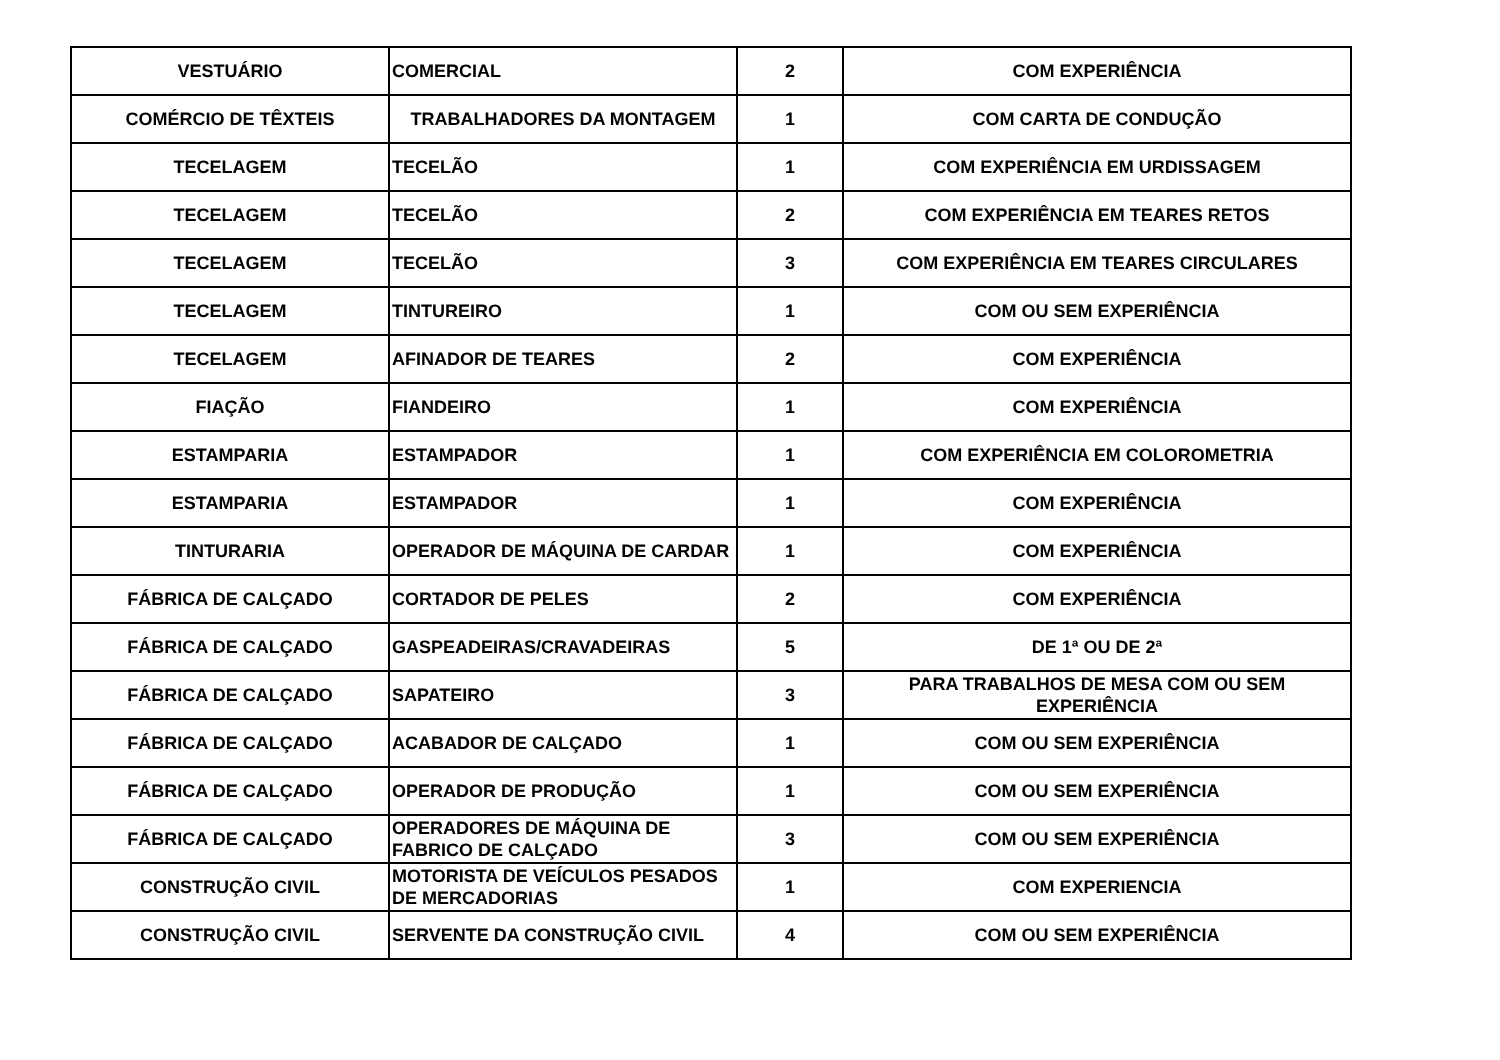| VESTUÁRIO | COMERCIAL | 2 | COM EXPERIÊNCIA |
| COMÉRCIO DE TÊXTEIS | TRABALHADORES DA MONTAGEM | 1 | COM CARTA DE CONDUÇÃO |
| TECELAGEM | TECELÃO | 1 | COM EXPERIÊNCIA EM URDISSAGEM |
| TECELAGEM | TECELÃO | 2 | COM EXPERIÊNCIA EM TEARES RETOS |
| TECELAGEM | TECELÃO | 3 | COM EXPERIÊNCIA EM TEARES CIRCULARES |
| TECELAGEM | TINTUREIRO | 1 | COM OU SEM EXPERIÊNCIA |
| TECELAGEM | AFINADOR DE TEARES | 2 | COM EXPERIÊNCIA |
| FIAÇÃO | FIANDEIRO | 1 | COM EXPERIÊNCIA |
| ESTAMPARIA | ESTAMPADOR | 1 | COM EXPERIÊNCIA EM COLOROMETRIA |
| ESTAMPARIA | ESTAMPADOR | 1 | COM EXPERIÊNCIA |
| TINTURARIA | OPERADOR DE MÁQUINA DE CARDAR | 1 | COM EXPERIÊNCIA |
| FÁBRICA DE CALÇADO | CORTADOR DE PELES | 2 | COM EXPERIÊNCIA |
| FÁBRICA DE CALÇADO | GASPEADEIRAS/CRAVADEIRAS | 5 | DE 1ª OU DE 2ª |
| FÁBRICA DE CALÇADO | SAPATEIRO | 3 | PARA TRABALHOS DE MESA COM OU SEM EXPERIÊNCIA |
| FÁBRICA DE CALÇADO | ACABADOR DE CALÇADO | 1 | COM OU SEM EXPERIÊNCIA |
| FÁBRICA DE CALÇADO | OPERADOR DE PRODUÇÃO | 1 | COM OU SEM EXPERIÊNCIA |
| FÁBRICA DE CALÇADO | OPERADORES DE MÁQUINA DE FABRICO DE CALÇADO | 3 | COM OU SEM EXPERIÊNCIA |
| CONSTRUÇÃO CIVIL | MOTORISTA DE VEÍCULOS PESADOS DE MERCADORIAS | 1 | COM EXPERIENCIA |
| CONSTRUÇÃO CIVIL | SERVENTE DA CONSTRUÇÃO CIVIL | 4 | COM OU SEM EXPERIÊNCIA |